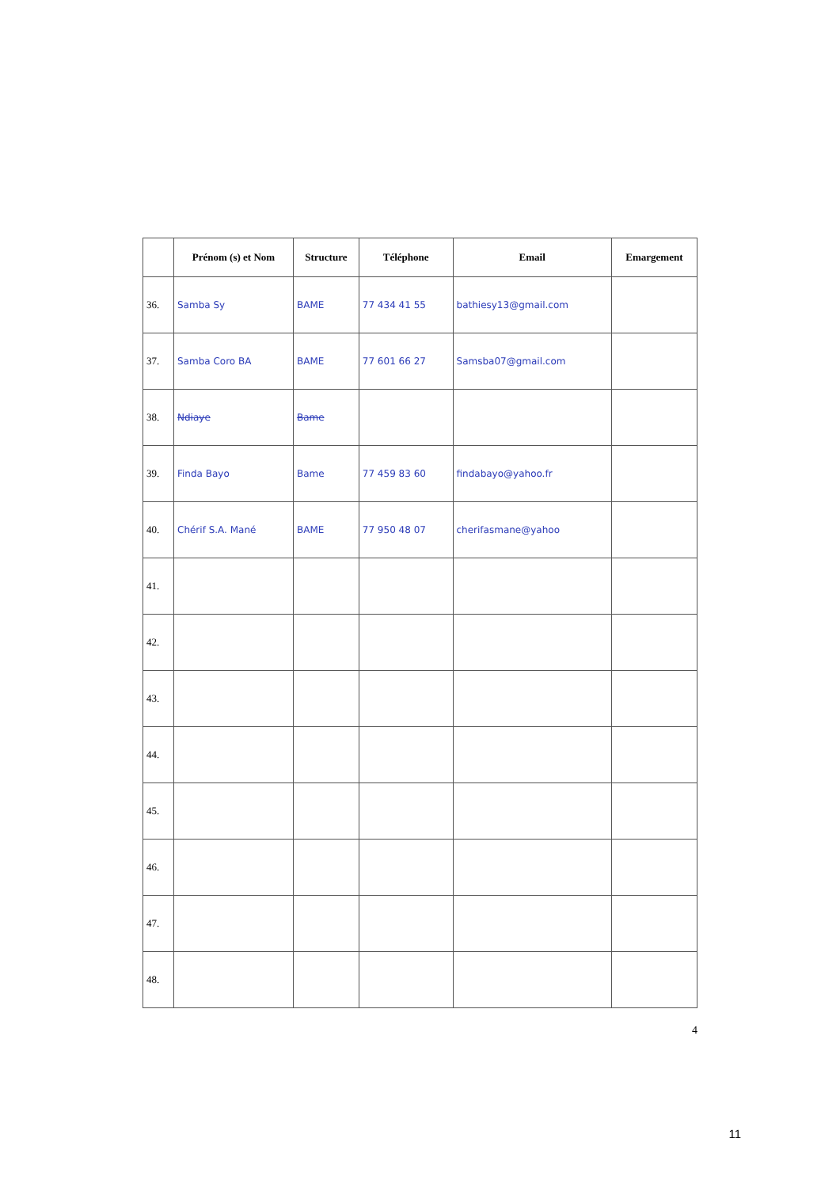| | Prénom (s) et Nom | Structure | Téléphone | Email | Emargement |
| --- | --- | --- | --- | --- | --- |
| 36. | Samba Sy | BAME | 77 434 41 55 | bathiesy13@gmail.com | |
| 37. | Samba Coro BA | BAME | 77 601 66 27 | Samsba07@gmail.com | |
| 38. | Ndiaye | Bame | | | |
| 39. | Finda Bayo | Bame | 77 459 83 60 | findabayo@yahoo.fr | |
| 40. | Chérif S.A. Mané | BAME | 77 950 48 07 | cherifasmane@yahoo | |
| 41. | | | | | |
| 42. | | | | | |
| 43. | | | | | |
| 44. | | | | | |
| 45. | | | | | |
| 46. | | | | | |
| 47. | | | | | |
| 48. | | | | | |
4
11